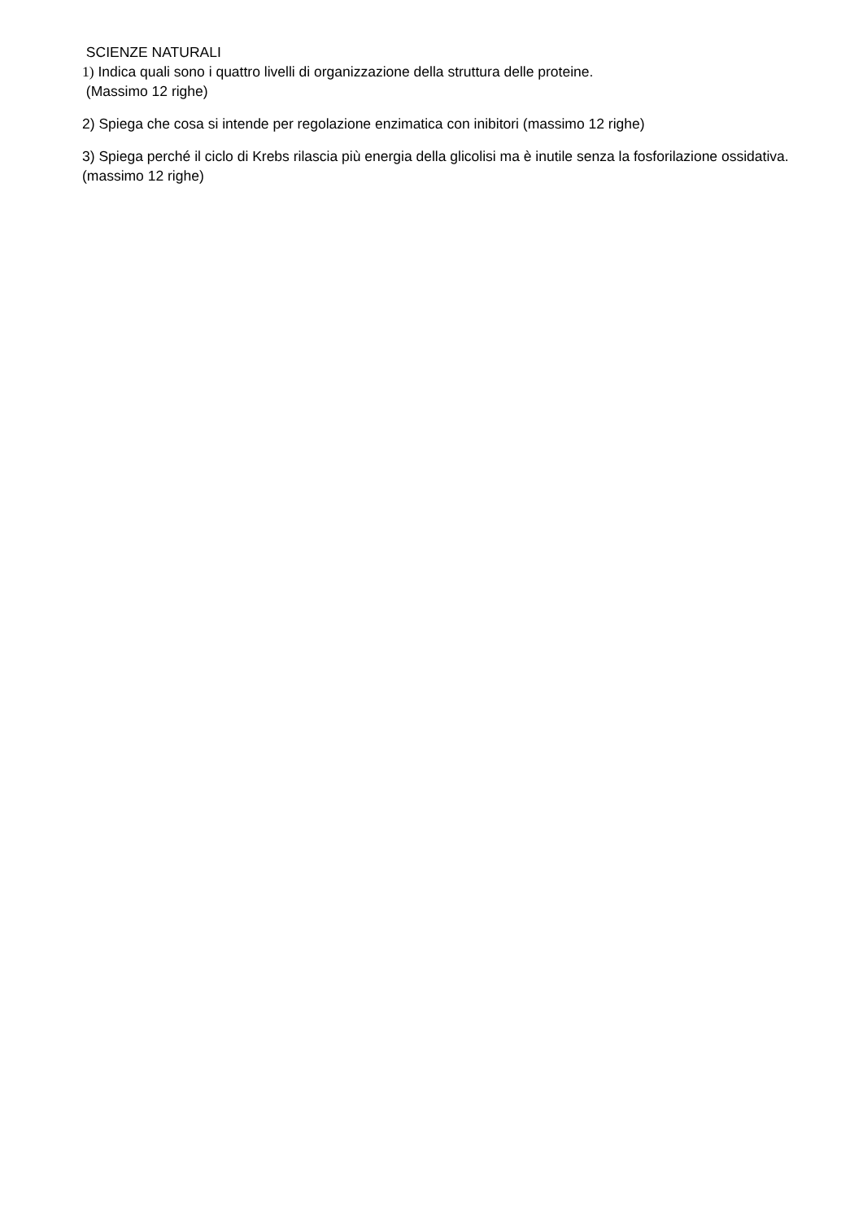SCIENZE NATURALI
1) Indica quali sono i quattro livelli di organizzazione della struttura delle proteine.
(Massimo 12 righe)
2) Spiega che cosa si intende per regolazione enzimatica con inibitori (massimo 12 righe)
3) Spiega perché il ciclo di Krebs rilascia più energia della glicolisi ma è inutile senza la fosforilazione ossidativa. (massimo 12 righe)